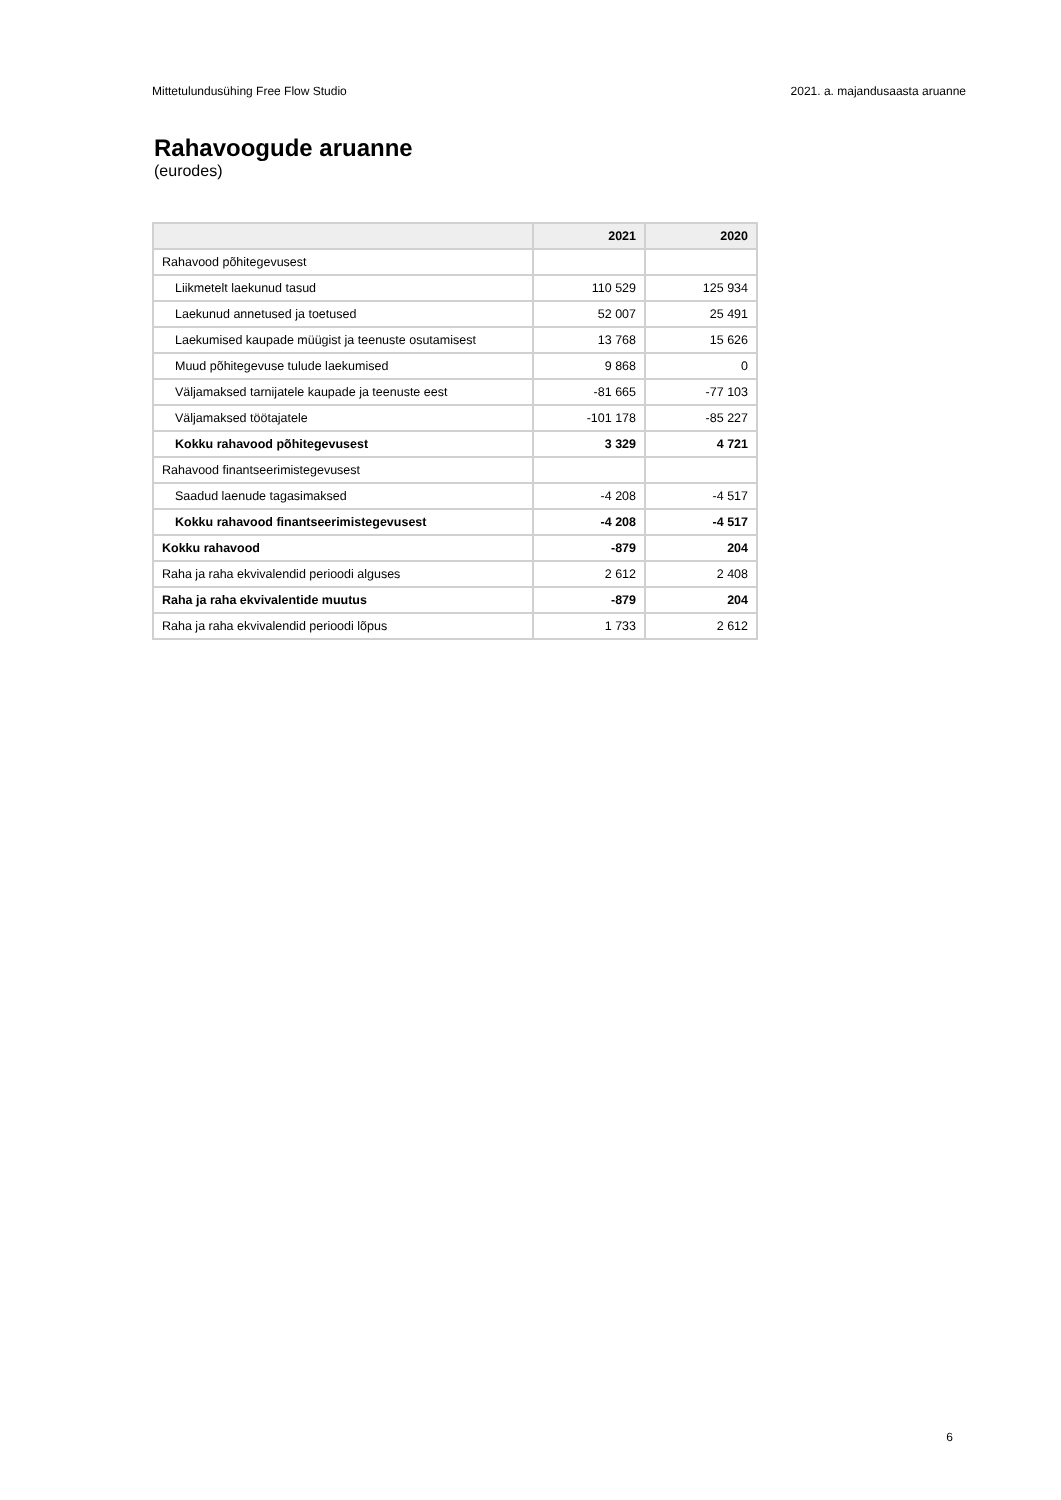Mittetulundusühing Free Flow Studio 2021. a. majandusaasta aruanne
Rahavoogude aruanne
(eurodes)
| | 2021 | 2020 |
| --- | --- | --- |
| Rahavood põhitegevusest | | |
| Liikmetelt laekunud tasud | 110 529 | 125 934 |
| Laekunud annetused ja toetused | 52 007 | 25 491 |
| Laekumised kaupade müügist ja teenuste osutamisest | 13 768 | 15 626 |
| Muud põhitegevuse tulude laekumised | 9 868 | 0 |
| Väljamaksed tarnijatele kaupade ja teenuste eest | -81 665 | -77 103 |
| Väljamaksed töötajatele | -101 178 | -85 227 |
| Kokku rahavood põhitegevusest | 3 329 | 4 721 |
| Rahavood finantseerimistegevusest | | |
| Saadud laenude tagasimaksed | -4 208 | -4 517 |
| Kokku rahavood finantseerimistegevusest | -4 208 | -4 517 |
| Kokku rahavood | -879 | 204 |
| Raha ja raha ekvivalendid perioodi alguses | 2 612 | 2 408 |
| Raha ja raha ekvivalentide muutus | -879 | 204 |
| Raha ja raha ekvivalendid perioodi lõpus | 1 733 | 2 612 |
6